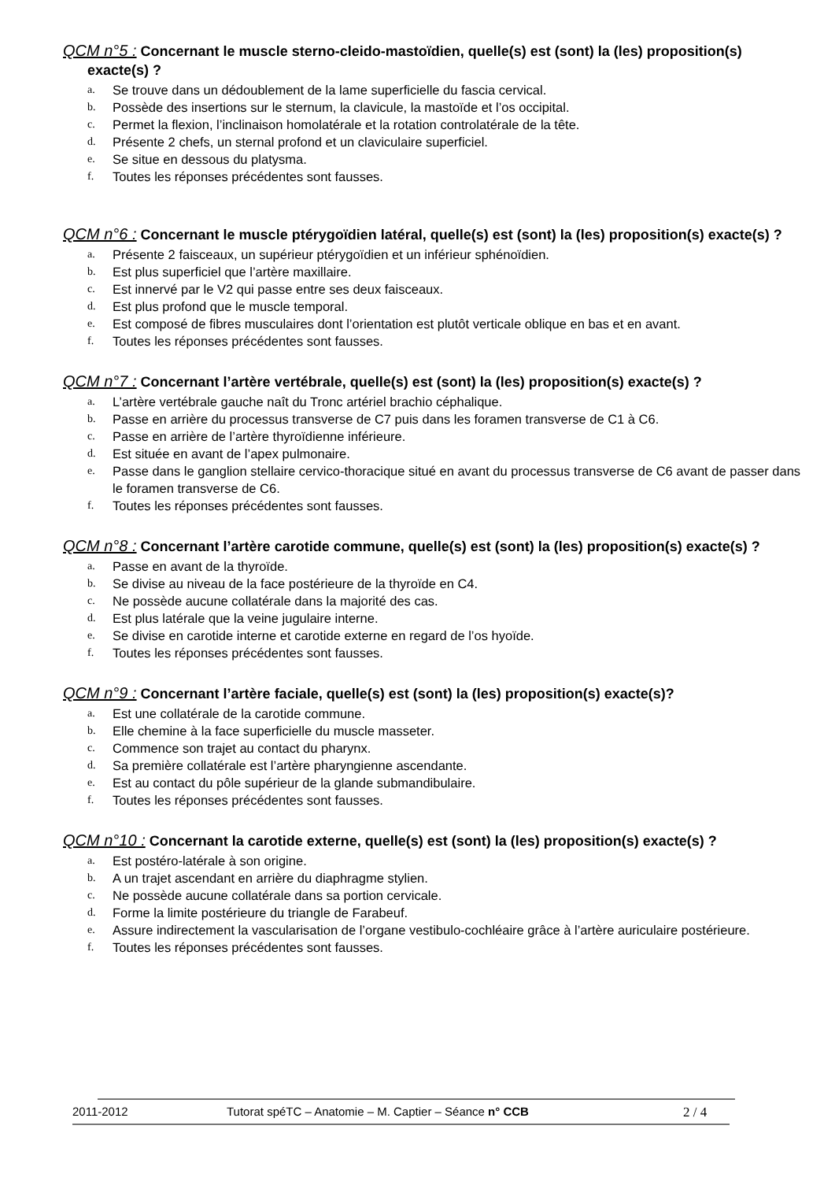QCM n°5 : Concernant le muscle sterno-cleido-mastoïdien, quelle(s) est (sont) la (les) proposition(s) exacte(s) ?
a. Se trouve dans un dédoublement de la lame superficielle du fascia cervical.
b. Possède des insertions sur le sternum, la clavicule, la mastoïde et l’os occipital.
c. Permet la flexion, l’inclinaison homolatérale et la rotation controlatérale de la tête.
d. Présente 2 chefs, un sternal profond et un claviculaire superficiel.
e. Se situe en dessous du platysma.
f. Toutes les réponses précédentes sont fausses.
QCM n°6 : Concernant le muscle ptérygoïdien latéral, quelle(s) est (sont) la (les) proposition(s) exacte(s) ?
a. Présente 2 faisceaux, un supérieur ptérygoïdien et un inférieur sphénoïdien.
b. Est plus superficiel que l’artère maxillaire.
c. Est innervé par le V2 qui passe entre ses deux faisceaux.
d. Est plus profond que le muscle temporal.
e. Est composé de fibres musculaires dont l’orientation est plutôt verticale oblique en bas et en avant.
f. Toutes les réponses précédentes sont fausses.
QCM n°7 : Concernant l’artère vertébrale, quelle(s) est (sont) la (les) proposition(s) exacte(s) ?
a. L’artère vertébrale gauche naît du Tronc artériel brachio céphalique.
b. Passe en arrière du processus transverse de C7 puis dans les foramen transverse de C1 à C6.
c. Passe en arrière de l’artère thyroïdienne inférieure.
d. Est située en avant de l’apex pulmonaire.
e. Passe dans le ganglion stellaire cervico-thoracique situé en avant du processus transverse de C6 avant de passer dans le foramen transverse de C6.
f. Toutes les réponses précédentes sont fausses.
QCM n°8 : Concernant l’artère carotide commune, quelle(s) est (sont) la (les) proposition(s) exacte(s) ?
a. Passe en avant de la thyroïde.
b. Se divise au niveau de la face postérieure de la thyroïde en C4.
c. Ne possède aucune collatérale dans la majorité des cas.
d. Est plus latérale que la veine jugulaire interne.
e. Se divise en carotide interne et carotide externe en regard de l’os hyoïde.
f. Toutes les réponses précédentes sont fausses.
QCM n°9 : Concernant l’artère faciale, quelle(s) est (sont) la (les) proposition(s) exacte(s)?
a. Est une collatérale de la carotide commune.
b. Elle chemine à la face superficielle du muscle masseter.
c. Commence son trajet au contact du pharynx.
d. Sa première collatérale est l’artère pharyngienne ascendante.
e. Est au contact du pôle supérieur de la glande submandibulaire.
f. Toutes les réponses précédentes sont fausses.
QCM n°10 : Concernant la carotide externe, quelle(s) est (sont) la (les) proposition(s) exacte(s) ?
a. Est postéro-latérale à son origine.
b. A un trajet ascendant en arrière du diaphragme stylien.
c. Ne possède aucune collatérale dans sa portion cervicale.
d. Forme la limite postérieure du triangle de Farabeuf.
e. Assure indirectement la vascularisation de l’organe vestibulo-cochléaire grâce à l’artère auriculaire postérieure.
f. Toutes les réponses précédentes sont fausses.
2011-2012 Tutorat spéTC – Anatomie – M. Captier – Séance n° CCB 2 / 4